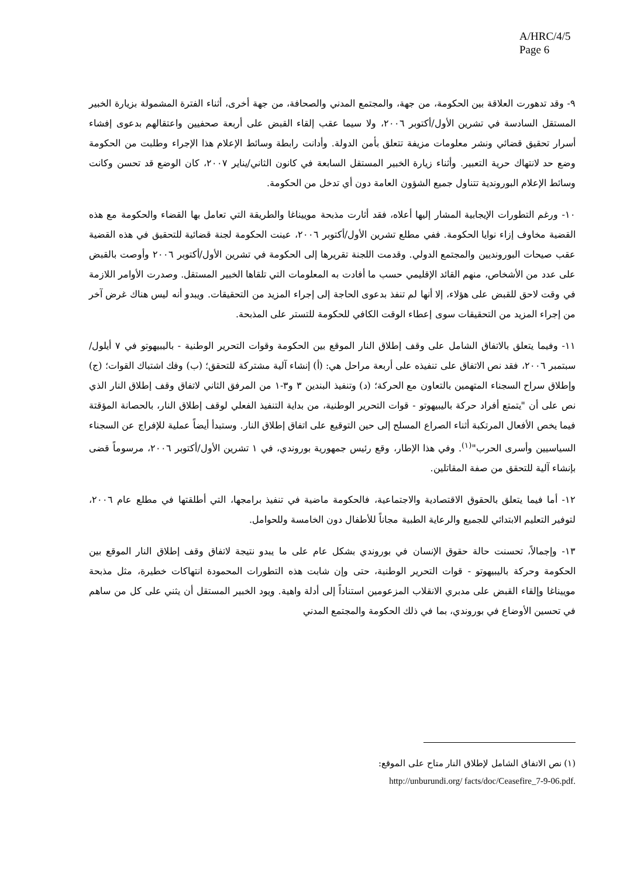A/HRC/4/5
Page 6
٩- وقد تدهورت العلاقة بين الحكومة، من جهة، والمجتمع المدني والصحافة، من جهة أخرى، أثناء الفترة المشمولة بزيارة الخبير المستقل السادسة في تشرين الأول/أكتوبر ٢٠٠٦، ولا سيما عقب إلقاء القبض على أربعة صحفيين واعتقالهم بدعوى إفشاء أسرار تحقيق قضائي ونشر معلومات مزيفة تتعلق بأمن الدولة. وأدانت رابطة وسائط الإعلام هذا الإجراء وطلبت من الحكومة وضع حد لانتهاك حرية التعبير. وأثناء زيارة الخبير المستقل السابعة في كانون الثاني/يناير ٢٠٠٧، كان الوضع قد تحسن وكانت وسائط الإعلام البوروندية تتناول جميع الشؤون العامة دون أي تدخل من الحكومة.
١٠- ورغم التطورات الإيجابية المشار إليها أعلاه، فقد أثارت مذبحة موييناغا والطريقة التي تعامل بها القضاء والحكومة مع هذه القضية مخاوف إزاء نوايا الحكومة. ففي مطلع تشرين الأول/أكتوبر ٢٠٠٦، عينت الحكومة لجنة قضائية للتحقيق في هذه القضية عقب صيحات البورونديين والمجتمع الدولي. وقدمت اللجنة تقريرها إلى الحكومة في تشرين الأول/أكتوبر ٢٠٠٦ وأوصت بالقبض على عدد من الأشخاص، منهم القائد الإقليمي حسب ما أفادت به المعلومات التي تلقاها الخبير المستقل. وصدرت الأوامر اللازمة في وقت لاحق للقبض على هؤلاء، إلا أنها لم تنفذ بدعوى الحاجة إلى إجراء المزيد من التحقيقات. ويبدو أنه ليس هناك غرض آخر من إجراء المزيد من التحقيقات سوى إعطاء الوقت الكافي للحكومة للتستر على المذبحة.
١١- وفيما يتعلق بالاتفاق الشامل على وقف إطلاق النار الموقع بين الحكومة وقوات التحرير الوطنية - باليبيهوتو في ٧ أيلول/سبتمبر ٢٠٠٦، فقد نص الاتفاق على تنفيذه على أربعة مراحل هي: (أ) إنشاء آلية مشتركة للتحقق؛ (ب) وفك اشتباك القوات؛ (ج) وإطلاق سراح السجناء المتهمين بالتعاون مع الحركة؛ (د) وتنفيذ البندين ٣ و٣-١ من المرفق الثاني لاتفاق وقف إطلاق النار الذي نص على أن "يتمتع أفراد حركة باليبيهوتو - قوات التحرير الوطنية، من بداية التنفيذ الفعلي لوقف إطلاق النار، بالحصانة المؤقتة فيما يخص الأفعال المرتكبة أثناء الصراع المسلح إلى حين التوقيع على اتفاق إطلاق النار. وستبدأ أيضاً عملية للإفراج عن السجناء السياسيين وأسرى الحرب"<sup>(١)</sup>. وفي هذا الإطار، وقع رئيس جمهورية بوروندي، في ١ تشرين الأول/أكتوبر ٢٠٠٦، مرسوماً قضى بإنشاء آلية للتحقق من صفة المقاتلين.
١٢- أما فيما يتعلق بالحقوق الاقتصادية والاجتماعية، فالحكومة ماضية في تنفيذ برامجها، التي أطلقتها في مطلع عام ٢٠٠٦، لتوفير التعليم الابتدائي للجميع والرعاية الطبية مجاناً للأطفال دون الخامسة وللحوامل.
١٣- وإجمالاً، تحسنت حالة حقوق الإنسان في بوروندي بشكل عام على ما يبدو نتيجة لاتفاق وقف إطلاق النار الموقع بين الحكومة وحركة باليبيهوتو - قوات التحرير الوطنية، حتى وإن شابت هذه التطورات المحمودة انتهاكات خطيرة، مثل مذبحة موييناغا وإلقاء القبض على مدبري الانقلاب المزعومين استناداً إلى أدلة واهية. ويود الخبير المستقل أن يثني على كل من ساهم في تحسين الأوضاع في بوروندي، بما في ذلك الحكومة والمجتمع المدني
(١) نص الاتفاق الشامل لإطلاق النار متاح على الموقع:
http://unburundi.org/ facts/doc/Ceasefire_7-9-06.pdf.